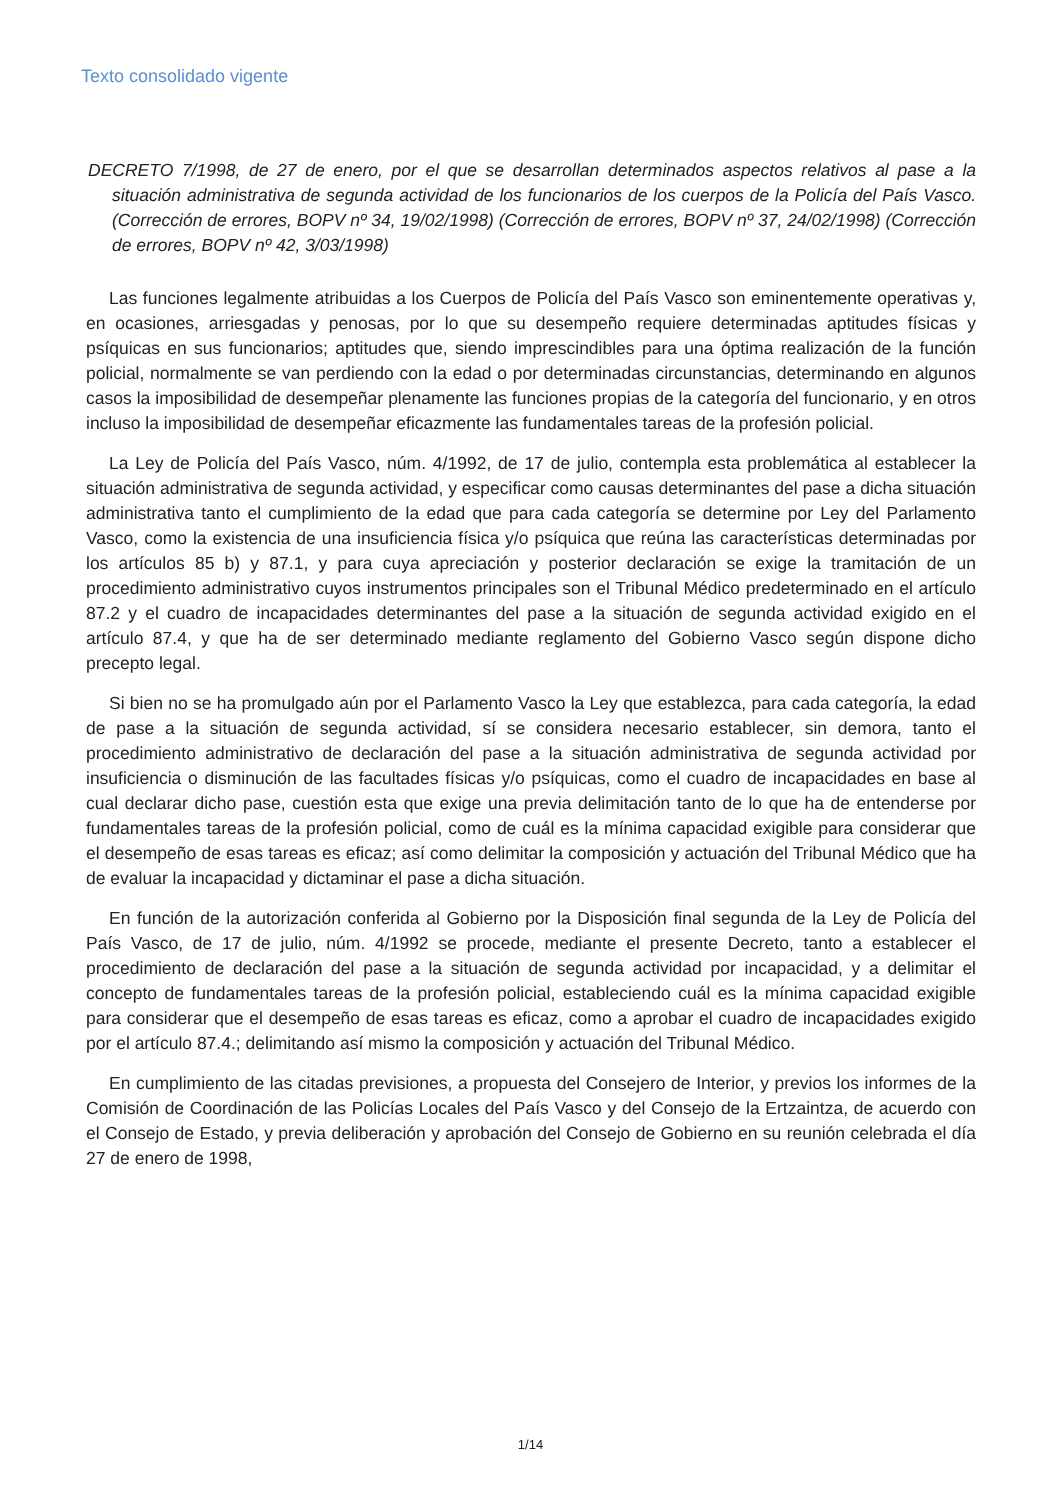Texto consolidado vigente
DECRETO 7/1998, de 27 de enero, por el que se desarrollan determinados aspectos relativos al pase a la situación administrativa de segunda actividad de los funcionarios de los cuerpos de la Policía del País Vasco. (Corrección de errores, BOPV nº 34, 19/02/1998) (Corrección de errores, BOPV nº 37, 24/02/1998) (Corrección de errores, BOPV nº 42, 3/03/1998)
Las funciones legalmente atribuidas a los Cuerpos de Policía del País Vasco son eminentemente operativas y, en ocasiones, arriesgadas y penosas, por lo que su desempeño requiere determinadas aptitudes físicas y psíquicas en sus funcionarios; aptitudes que, siendo imprescindibles para una óptima realización de la función policial, normalmente se van perdiendo con la edad o por determinadas circunstancias, determinando en algunos casos la imposibilidad de desempeñar plenamente las funciones propias de la categoría del funcionario, y en otros incluso la imposibilidad de desempeñar eficazmente las fundamentales tareas de la profesión policial.
La Ley de Policía del País Vasco, núm. 4/1992, de 17 de julio, contempla esta problemática al establecer la situación administrativa de segunda actividad, y especificar como causas determinantes del pase a dicha situación administrativa tanto el cumplimiento de la edad que para cada categoría se determine por Ley del Parlamento Vasco, como la existencia de una insuficiencia física y/o psíquica que reúna las características determinadas por los artículos 85 b) y 87.1, y para cuya apreciación y posterior declaración se exige la tramitación de un procedimiento administrativo cuyos instrumentos principales son el Tribunal Médico predeterminado en el artículo 87.2 y el cuadro de incapacidades determinantes del pase a la situación de segunda actividad exigido en el artículo 87.4, y que ha de ser determinado mediante reglamento del Gobierno Vasco según dispone dicho precepto legal.
Si bien no se ha promulgado aún por el Parlamento Vasco la Ley que establezca, para cada categoría, la edad de pase a la situación de segunda actividad, sí se considera necesario establecer, sin demora, tanto el procedimiento administrativo de declaración del pase a la situación administrativa de segunda actividad por insuficiencia o disminución de las facultades físicas y/o psíquicas, como el cuadro de incapacidades en base al cual declarar dicho pase, cuestión esta que exige una previa delimitación tanto de lo que ha de entenderse por fundamentales tareas de la profesión policial, como de cuál es la mínima capacidad exigible para considerar que el desempeño de esas tareas es eficaz; así como delimitar la composición y actuación del Tribunal Médico que ha de evaluar la incapacidad y dictaminar el pase a dicha situación.
En función de la autorización conferida al Gobierno por la Disposición final segunda de la Ley de Policía del País Vasco, de 17 de julio, núm. 4/1992 se procede, mediante el presente Decreto, tanto a establecer el procedimiento de declaración del pase a la situación de segunda actividad por incapacidad, y a delimitar el concepto de fundamentales tareas de la profesión policial, estableciendo cuál es la mínima capacidad exigible para considerar que el desempeño de esas tareas es eficaz, como a aprobar el cuadro de incapacidades exigido por el artículo 87.4.; delimitando así mismo la composición y actuación del Tribunal Médico.
En cumplimiento de las citadas previsiones, a propuesta del Consejero de Interior, y previos los informes de la Comisión de Coordinación de las Policías Locales del País Vasco y del Consejo de la Ertzaintza, de acuerdo con el Consejo de Estado, y previa deliberación y aprobación del Consejo de Gobierno en su reunión celebrada el día 27 de enero de 1998,
1/14